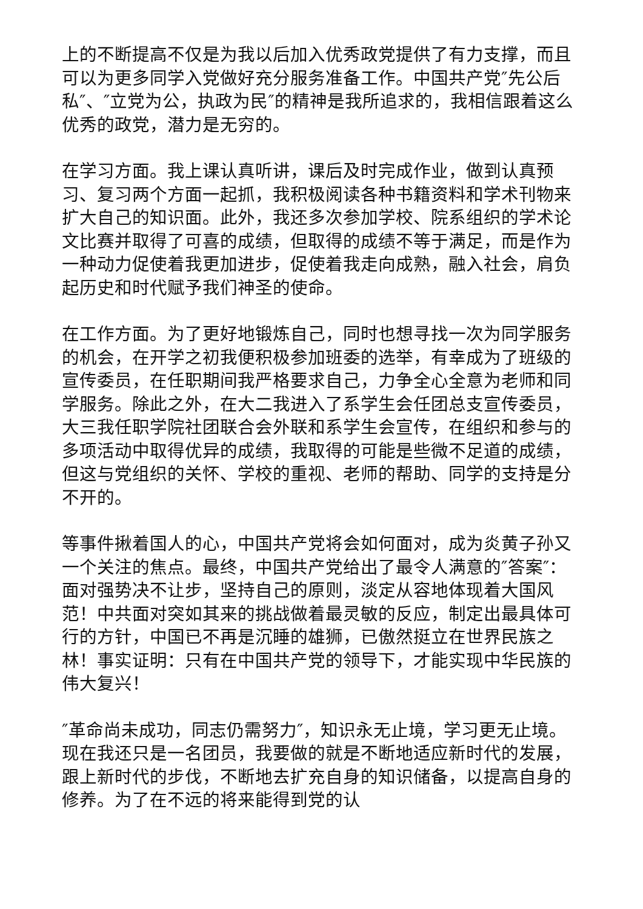上的不断提高不仅是为我以后加入优秀政党提供了有力支撑，而且可以为更多同学入党做好充分服务准备工作。中国共产党″先公后私″、″立党为公，执政为民″的精神是我所追求的，我相信跟着这么优秀的政党，潜力是无穷的。
在学习方面。我上课认真听讲，课后及时完成作业，做到认真预习、复习两个方面一起抓，我积极阅读各种书籍资料和学术刊物来扩大自己的知识面。此外，我还多次参加学校、院系组织的学术论文比赛并取得了可喜的成绩，但取得的成绩不等于满足，而是作为一种动力促使着我更加进步，促使着我走向成熟，融入社会，肩负起历史和时代赋予我们神圣的使命。
在工作方面。为了更好地锻炼自己，同时也想寻找一次为同学服务的机会，在开学之初我便积极参加班委的选举，有幸成为了班级的宣传委员，在任职期间我严格要求自己，力争全心全意为老师和同学服务。除此之外，在大二我进入了系学生会任团总支宣传委员，大三我任职学院社团联合会外联和系学生会宣传，在组织和参与的多项活动中取得优异的成绩，我取得的可能是些微不足道的成绩，但这与党组织的关怀、学校的重视、老师的帮助、同学的支持是分不开的。
等事件揪着国人的心，中国共产党将会如何面对，成为炎黄子孙又一个关注的焦点。最终，中国共产党给出了最令人满意的″答案″：面对强势决不让步，坚持自己的原则，淡定从容地体现着大国风范！中共面对突如其来的挑战做着最灵敏的反应，制定出最具体可行的方针，中国已不再是沉睡的雄狮，已傲然挺立在世界民族之林！事实证明：只有在中国共产党的领导下，才能实现中华民族的伟大复兴！
″革命尚未成功，同志仍需努力″，知识永无止境，学习更无止境。现在我还只是一名团员，我要做的就是不断地适应新时代的发展，跟上新时代的步伐，不断地去扩充自身的知识储备，以提高自身的修养。为了在不远的将来能得到党的认